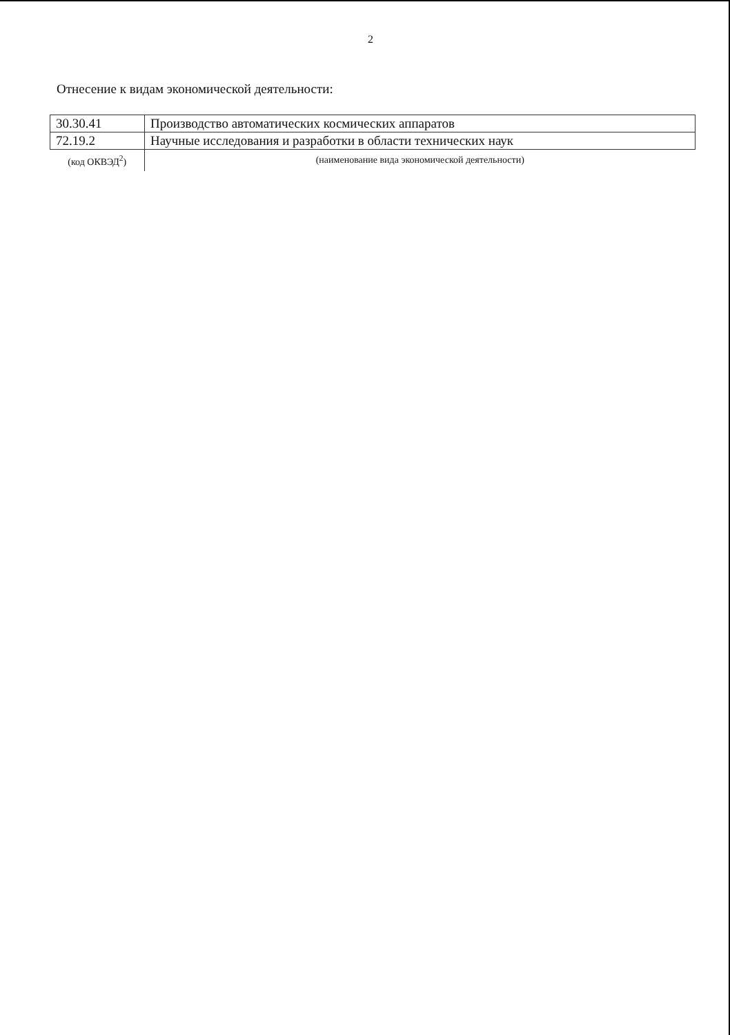2
Отнесение к видам экономической деятельности:
| 30.30.41 | Производство автоматических космических аппаратов |
| 72.19.2 | Научные исследования и разработки в области технических наук |
| (код ОКВЭД<sup>2</sup>) | (наименование вида экономической деятельности) |